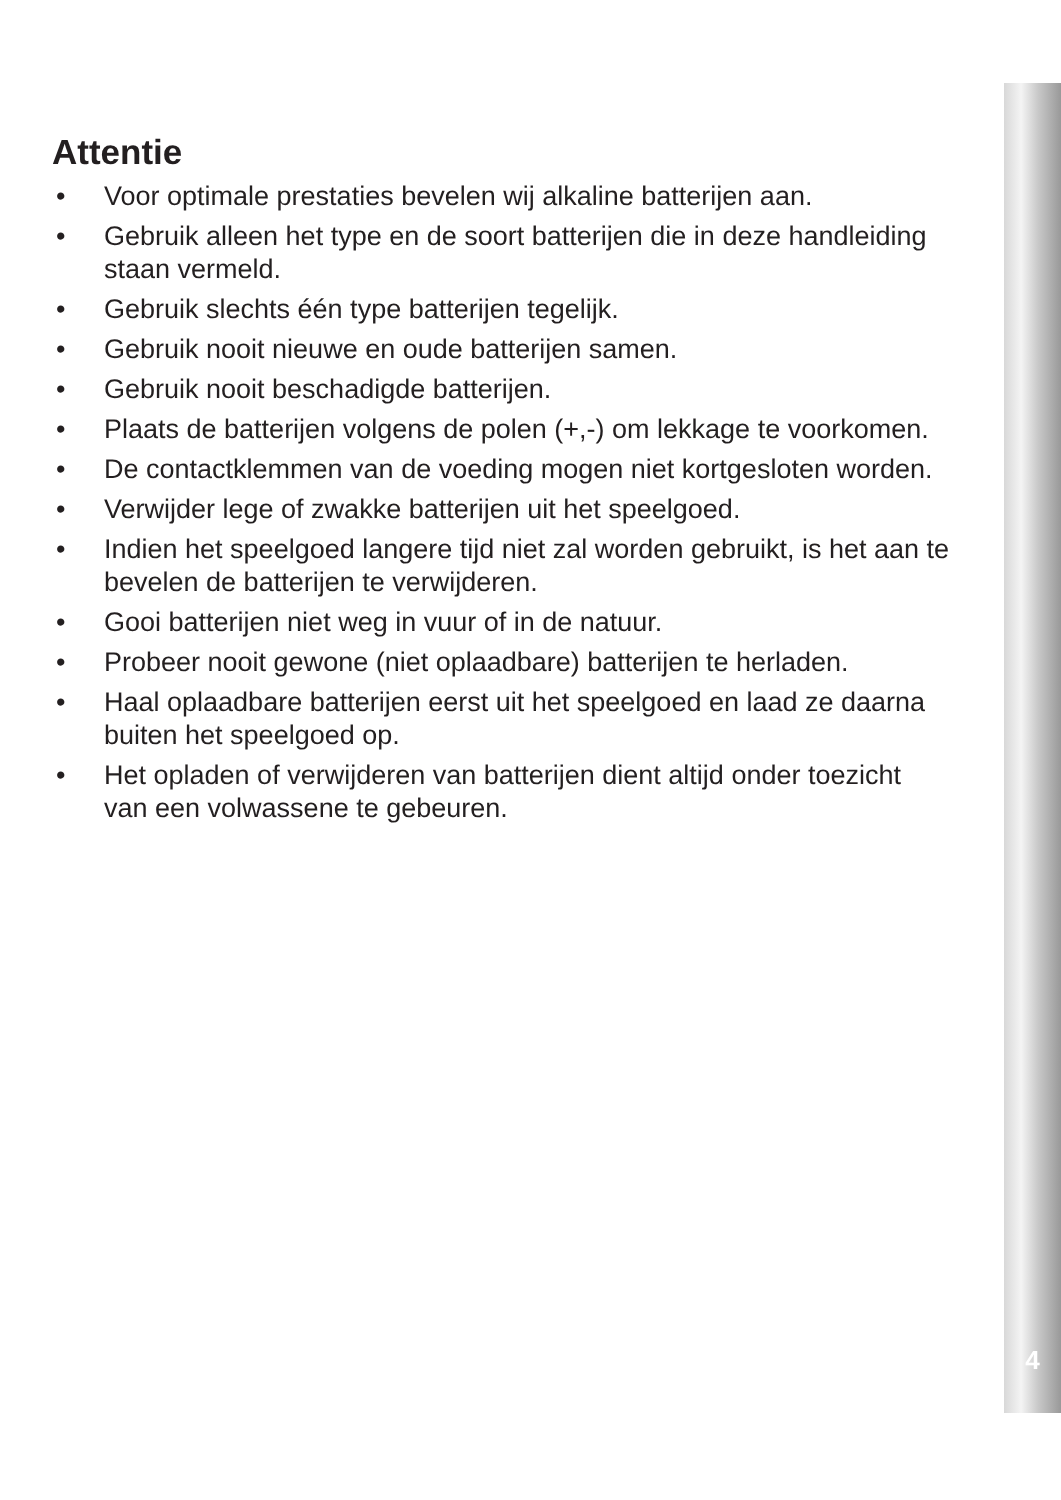Attentie
• Voor optimale prestaties bevelen wij alkaline batterijen aan.
• Gebruik alleen het type en de soort batterijen die in deze handleiding staan vermeld.
• Gebruik slechts één type batterijen tegelijk.
• Gebruik nooit nieuwe en oude batterijen samen.
• Gebruik nooit beschadigde batterijen.
• Plaats de batterijen volgens de polen (+,-) om lekkage te voorkomen.
• De contactklemmen van de voeding mogen niet kortgesloten worden.
• Verwijder lege of zwakke batterijen uit het speelgoed.
• Indien het speelgoed langere tijd niet zal worden gebruikt, is het aan te bevelen de batterijen te verwijderen.
• Gooi batterijen niet weg in vuur of in de natuur.
• Probeer nooit gewone (niet oplaadbare) batterijen te herladen.
• Haal oplaadbare batterijen eerst uit het speelgoed en laad ze daarna buiten het speelgoed op.
• Het opladen of verwijderen van batterijen dient altijd onder toezicht van een volwassene te gebeuren.
4